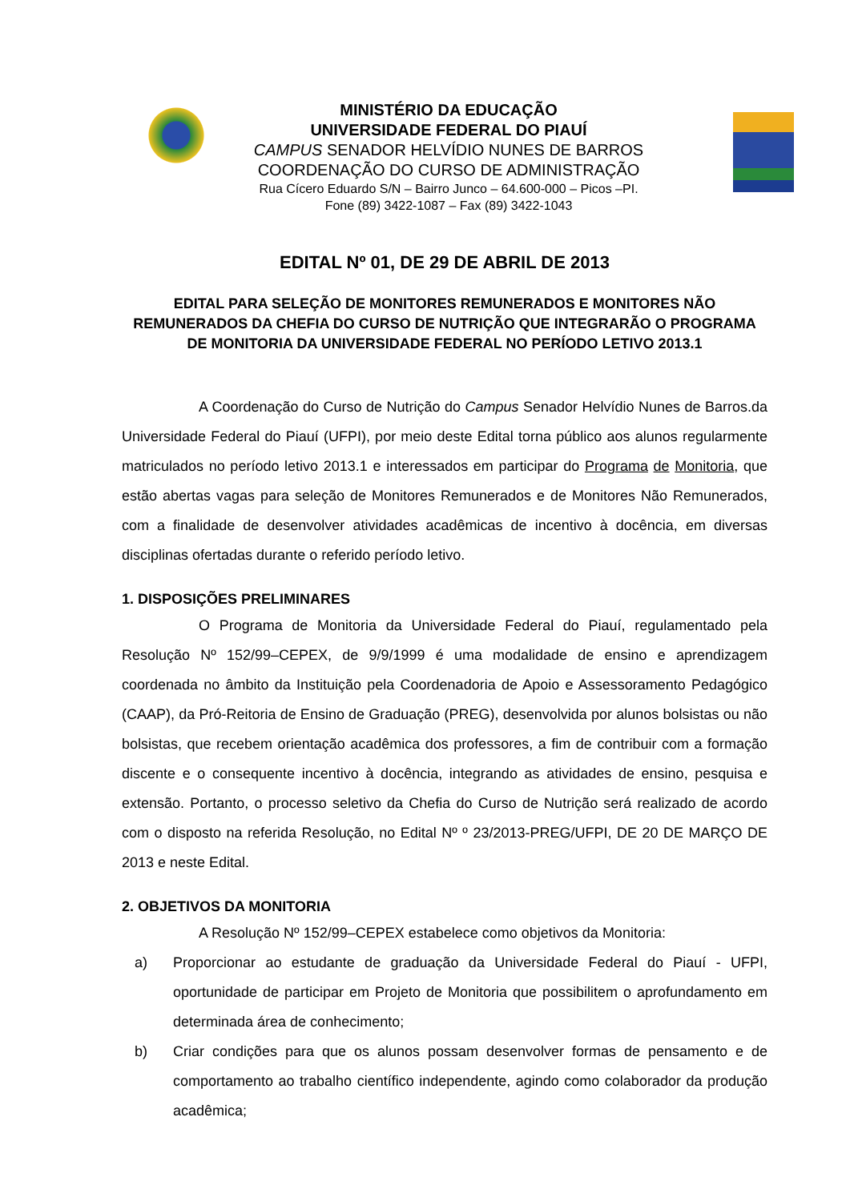MINISTÉRIO DA EDUCAÇÃO
UNIVERSIDADE FEDERAL DO PIAUÍ
CAMPUS SENADOR HELVÍDIO NUNES DE BARROS
COORDENAÇÃO DO CURSO DE ADMINISTRAÇÃO
Rua Cícero Eduardo S/N – Bairro Junco – 64.600-000 – Picos –PI.
Fone (89) 3422-1087 – Fax (89) 3422-1043
EDITAL Nº 01, DE 29 DE ABRIL DE 2013
EDITAL PARA SELEÇÃO DE MONITORES REMUNERADOS E MONITORES NÃO REMUNERADOS DA CHEFIA DO CURSO DE NUTRIÇÃO QUE INTEGRARÃO O PROGRAMA DE MONITORIA DA UNIVERSIDADE FEDERAL NO PERÍODO LETIVO 2013.1
A Coordenação do Curso de Nutrição do Campus Senador Helvídio Nunes de Barros.da Universidade Federal do Piauí (UFPI), por meio deste Edital torna público aos alunos regularmente matriculados no período letivo 2013.1 e interessados em participar do Programa de Monitoria, que estão abertas vagas para seleção de Monitores Remunerados e de Monitores Não Remunerados, com a finalidade de desenvolver atividades acadêmicas de incentivo à docência, em diversas disciplinas ofertadas durante o referido período letivo.
1. DISPOSIÇÕES PRELIMINARES
O Programa de Monitoria da Universidade Federal do Piauí, regulamentado pela Resolução Nº 152/99–CEPEX, de 9/9/1999 é uma modalidade de ensino e aprendizagem coordenada no âmbito da Instituição pela Coordenadoria de Apoio e Assessoramento Pedagógico (CAAP), da Pró-Reitoria de Ensino de Graduação (PREG), desenvolvida por alunos bolsistas ou não bolsistas, que recebem orientação acadêmica dos professores, a fim de contribuir com a formação discente e o consequente incentivo à docência, integrando as atividades de ensino, pesquisa e extensão. Portanto, o processo seletivo da Chefia do Curso de Nutrição será realizado de acordo com o disposto na referida Resolução, no Edital Nº º 23/2013-PREG/UFPI, DE 20 DE MARÇO DE 2013 e neste Edital.
2. OBJETIVOS DA MONITORIA
A Resolução Nº 152/99–CEPEX estabelece como objetivos da Monitoria:
a) Proporcionar ao estudante de graduação da Universidade Federal do Piauí - UFPI, oportunidade de participar em Projeto de Monitoria que possibilitem o aprofundamento em determinada área de conhecimento;
b) Criar condições para que os alunos possam desenvolver formas de pensamento e de comportamento ao trabalho científico independente, agindo como colaborador da produção acadêmica;